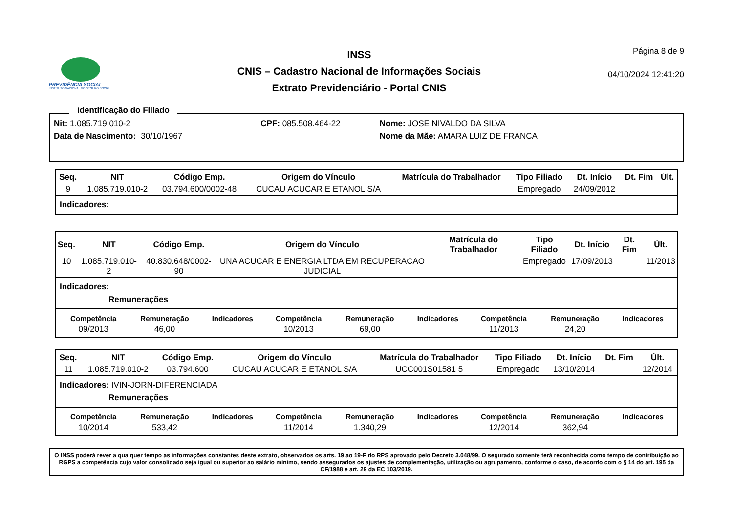PREVIDÊNCIA SOCIAL
INSTITUTO NACIONAL DO SEGURO SOCIAL
INSS
CNIS – Cadastro Nacional de Informações Sociais
Extrato Previdenciário - Portal CNIS
Página 8 de 9
04/10/2024 12:41:20
Identificação do Filiado
| Nit: 1.085.719.010-2 | | CPF: 085.508.464-22 | Nome: JOSE NIVALDO DA SILVA |
| Data de Nascimento: | 30/10/1967 | | Nome da Mãe: AMARA LUIZ DE FRANCA |
| Seq. | NIT | Código Emp. | Origem do Vínculo | Matrícula do Trabalhador | Tipo Filiado | Dt. Início | Dt. Fim | Últ. |
| --- | --- | --- | --- | --- | --- | --- | --- | --- |
| 9 | 1.085.719.010-2 | 03.794.600/0002-48 | CUCAU ACUCAR E ETANOL S/A | | Empregado | 24/09/2012 | | |
Indicadores:
| Seq. | NIT | Código Emp. | Origem do Vínculo | Matrícula do Trabalhador | Tipo Filiado | Dt. Início | Dt. Fim | Últ. |
| --- | --- | --- | --- | --- | --- | --- | --- | --- |
| 10 | 1.085.719.010-2 | 40.830.648/0002-90 | UNA ACUCAR E ENERGIA LTDA EM RECUPERACAO JUDICIAL | | Empregado | 17/09/2013 | | 11/2013 |
Indicadores:
Remunerações
| Competência | Remuneração | Indicadores | Competência | Remuneração | Indicadores | Competência | Remuneração | Indicadores |
| --- | --- | --- | --- | --- | --- | --- | --- | --- |
| 09/2013 | 46,00 | | 10/2013 | 69,00 | | 11/2013 | 24,20 | |
| Seq. | NIT | Código Emp. | Origem do Vínculo | Matrícula do Trabalhador | Tipo Filiado | Dt. Início | Dt. Fim | Últ. |
| --- | --- | --- | --- | --- | --- | --- | --- | --- |
| 11 | 1.085.719.010-2 | 03.794.600 | CUCAU ACUCAR E ETANOL S/A | UCC001S01581 5 | Empregado | 13/10/2014 | | 12/2014 |
Indicadores: IVIN-JORN-DIFERENCIADA
Remunerações
| Competência | Remuneração | Indicadores | Competência | Remuneração | Indicadores | Competência | Remuneração | Indicadores |
| --- | --- | --- | --- | --- | --- | --- | --- | --- |
| 10/2014 | 533,42 | | 11/2014 | 1.340,29 | | 12/2014 | 362,94 | |
O INSS poderá rever a qualquer tempo as informações constantes deste extrato, observados os arts. 19 ao 19-F do RPS aprovado pelo Decreto 3.048/99. O segurado somente terá reconhecida como tempo de contribuição ao RGPS a competência cujo valor consolidado seja igual ou superior ao salário mínimo, sendo assegurados os ajustes de complementação, utilização ou agrupamento, conforme o caso, de acordo com o § 14 do art. 195 da CF/1988 e art. 29 da EC 103/2019.